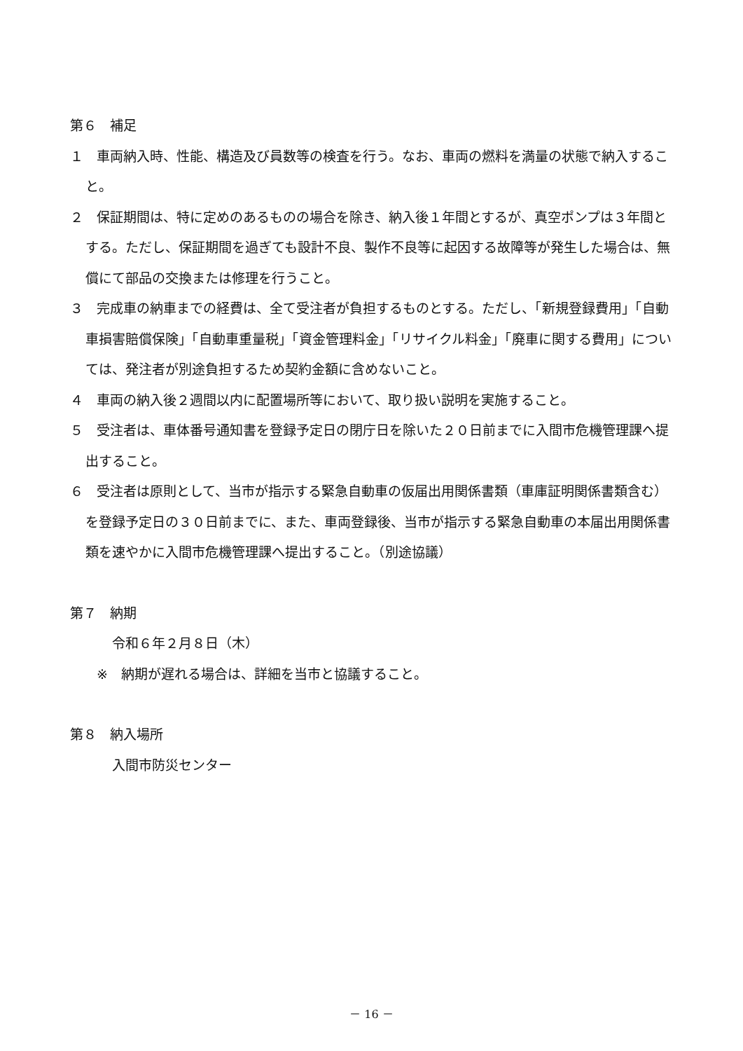第６　補足
１　車両納入時、性能、構造及び員数等の検査を行う。なお、車両の燃料を満量の状態で納入すること。
２　保証期間は、特に定めのあるものの場合を除き、納入後１年間とするが、真空ポンプは３年間とする。ただし、保証期間を過ぎても設計不良、製作不良等に起因する故障等が発生した場合は、無償にて部品の交換または修理を行うこと。
３　完成車の納車までの経費は、全て受注者が負担するものとする。ただし、「新規登録費用」「自動車損害賠償保険」「自動車重量税」「資金管理料金」「リサイクル料金」「廃車に関する費用」については、発注者が別途負担するため契約金額に含めないこと。
４　車両の納入後２週間以内に配置場所等において、取り扱い説明を実施すること。
５　受注者は、車体番号通知書を登録予定日の閉庁日を除いた２０日前までに入間市危機管理課へ提出すること。
６　受注者は原則として、当市が指示する緊急自動車の仮届出用関係書類（車庫証明関係書類含む）を登録予定日の３０日前までに、また、車両登録後、当市が指示する緊急自動車の本届出用関係書類を速やかに入間市危機管理課へ提出すること。（別途協議）
第７　納期
令和６年２月８日（木）
※　納期が遅れる場合は、詳細を当市と協議すること。
第８　納入場所
入間市防災センター
－ 16 －